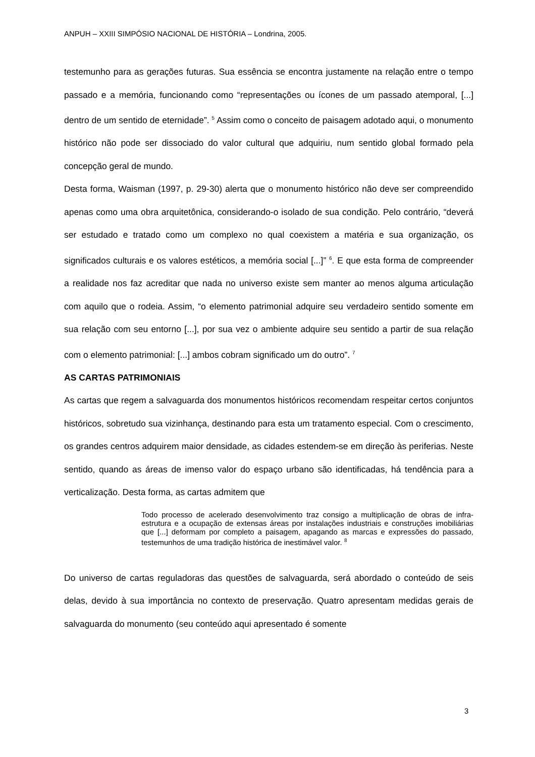ANPUH – XXIII SIMPÓSIO NACIONAL DE HISTÓRIA – Londrina, 2005.
testemunho para as gerações futuras. Sua essência se encontra justamente na relação entre o tempo passado e a memória, funcionando como “representações ou ícones de um passado atemporal, [...] dentro de um sentido de eternidade”. <sup>5</sup> Assim como o conceito de paisagem adotado aqui, o monumento histórico não pode ser dissociado do valor cultural que adquiriu, num sentido global formado pela concepção geral de mundo.
Desta forma, Waisman (1997, p. 29-30) alerta que o monumento histórico não deve ser compreendido apenas como uma obra arquitetônica, considerando-o isolado de sua condição. Pelo contrário, “deverá ser estudado e tratado como um complexo no qual coexistem a matéria e sua organização, os significados culturais e os valores estéticos, a memória social [...]” <sup>6</sup>. E que esta forma de compreender a realidade nos faz acreditar que nada no universo existe sem manter ao menos alguma articulação com aquilo que o rodeia. Assim, “o elemento patrimonial adquire seu verdadeiro sentido somente em sua relação com seu entorno [...], por sua vez o ambiente adquire seu sentido a partir de sua relação com o elemento patrimonial: [...] ambos cobram significado um do outro”. <sup>7</sup>
AS CARTAS PATRIMONIAIS
As cartas que regem a salvaguarda dos monumentos históricos recomendam respeitar certos conjuntos históricos, sobretudo sua vizinhança, destinando para esta um tratamento especial. Com o crescimento, os grandes centros adquirem maior densidade, as cidades estendem-se em direção às periferias. Neste sentido, quando as áreas de imenso valor do espaço urbano são identificadas, há tendência para a verticalização. Desta forma, as cartas admitem que
Todo processo de acelerado desenvolvimento traz consigo a multiplicação de obras de infra-estrutura e a ocupação de extensas áreas por instalações industriais e construções imobiliárias que [...] deformam por completo a paisagem, apagando as marcas e expressões do passado, testemunhos de uma tradição histórica de inestimável valor. <sup>8</sup>
Do universo de cartas reguladoras das questões de salvaguarda, será abordado o conteúdo de seis delas, devido à sua importância no contexto de preservação. Quatro apresentam medidas gerais de salvaguarda do monumento (seu conteúdo aqui apresentado é somente
3